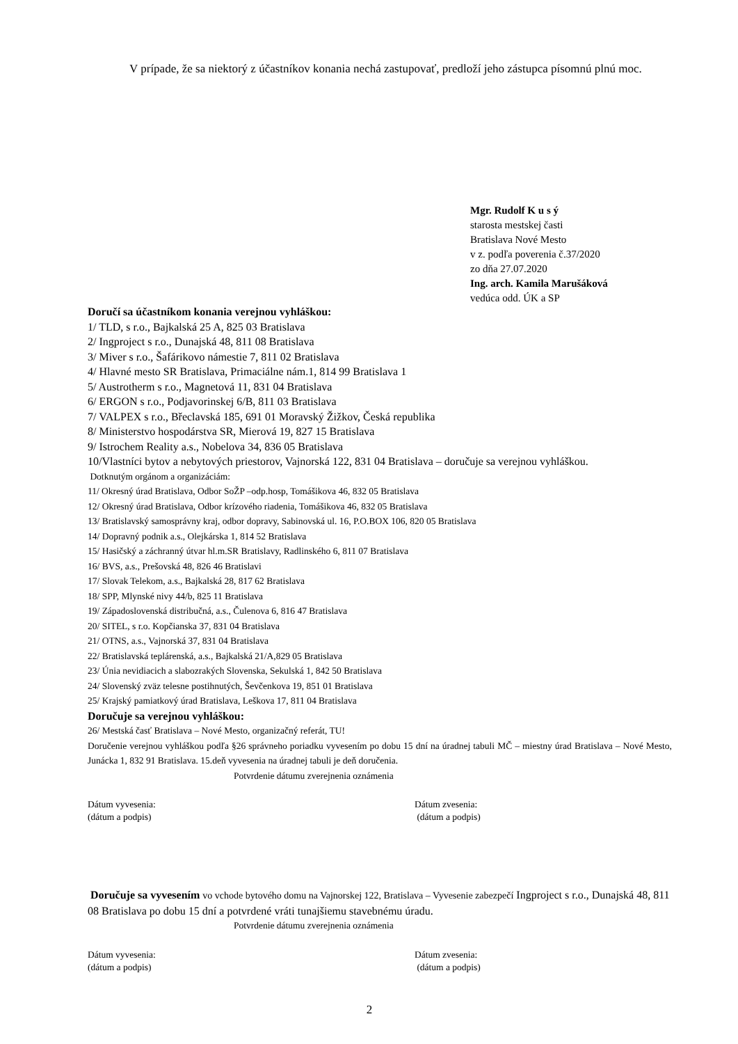V prípade, že sa niektorý z účastníkov konania nechá zastupovať, predloží jeho zástupca písomnú plnú moc.
Mgr. Rudolf K u s ý
starosta mestskej časti
Bratislava Nové Mesto
v z. podľa poverenia č.37/2020
zo dňa 27.07.2020
Ing. arch. Kamila Marušáková
vedúca odd. ÚK a SP
Doručí sa účastníkom konania verejnou vyhláškou:
1/ TLD, s r.o., Bajkalská 25 A, 825 03 Bratislava
2/ Ingproject s r.o., Dunajská 48, 811 08 Bratislava
3/ Miver s r.o., Šafárikovo námestie 7, 811 02 Bratislava
4/ Hlavné mesto SR Bratislava, Primaciálne nám.1, 814 99 Bratislava 1
5/ Austrotherm s r.o., Magnetová 11, 831 04 Bratislava
6/ ERGON s r.o., Podjavorinskej 6/B, 811 03 Bratislava
7/ VALPEX s r.o., Břeclavská 185, 691 01 Moravský Žižkov, Česká republika
8/ Ministerstvo hospodárstva SR, Mierová 19, 827 15 Bratislava
9/ Istrochem Reality a.s., Nobelova 34, 836 05 Bratislava
10/Vlastníci bytov a nebytových priestorov, Vajnorská 122, 831 04 Bratislava – doručuje sa verejnou vyhláškou.
Dotknutým orgánom a organizáciám:
11/ Okresný úrad Bratislava, Odbor SoŽP –odp.hosp, Tomášikova 46, 832 05 Bratislava
12/ Okresný úrad Bratislava, Odbor krízového riadenia, Tomášikova 46, 832 05 Bratislava
13/ Bratislavský samosprávny kraj, odbor dopravy, Sabinovská ul. 16, P.O.BOX 106, 820 05 Bratislava
14/ Dopravný podnik a.s., Olejkárska 1, 814 52 Bratislava
15/ Hasičský a záchranný útvar hl.m.SR Bratislavy, Radlinského 6, 811 07 Bratislava
16/ BVS, a.s., Prešovská 48, 826 46 Bratislavi
17/ Slovak Telekom, a.s., Bajkalská 28, 817 62 Bratislava
18/ SPP, Mlynské nivy 44/b, 825 11 Bratislava
19/ Západoslovenská distribučná, a.s., Čulenova 6, 816 47 Bratislava
20/ SITEL, s r.o. Kopčianska 37, 831 04 Bratislava
21/ OTNS, a.s., Vajnorská 37, 831 04 Bratislava
22/ Bratislavská teplárenská, a.s., Bajkalská 21/A,829 05 Bratislava
23/ Únia nevidiacich a slabozrakých Slovenska, Sekulská 1, 842 50 Bratislava
24/ Slovenský zväz telesne postihnutých, Ševčenkova 19, 851 01 Bratislava
25/ Krajský pamiatkový úrad Bratislava, Leškova 17, 811 04 Bratislava
Doručuje sa verejnou vyhláškou:
26/ Mestská časť Bratislava – Nové Mesto, organizačný referát, TU!
Doručenie verejnou vyhláškou podľa §26 správneho poriadku vyvesením po dobu 15 dní na úradnej tabuli MČ – miestny úrad Bratislava – Nové Mesto, Junácka 1, 832 91 Bratislava. 15.deň vyvesenia na úradnej tabuli je deň doručenia.
Potvrdenie dátumu zverejnenia oznámenia
Dátum vyvesenia: Dátum zvesenia:
(dátum a podpis) (dátum a podpis)
Doručuje sa vyvesením vo vchode bytového domu na Vajnorskej 122, Bratislava – Vyvesenie zabezpečí Ingproject s r.o., Dunajská 48, 811 08 Bratislava po dobu 15 dní a potvrdené vráti tunajšiemu stavebnému úradu.
Potvrdenie dátumu zverejnenia oznámenia
Dátum vyvesenia: Dátum zvesenia:
(dátum a podpis) (dátum a podpis)
2